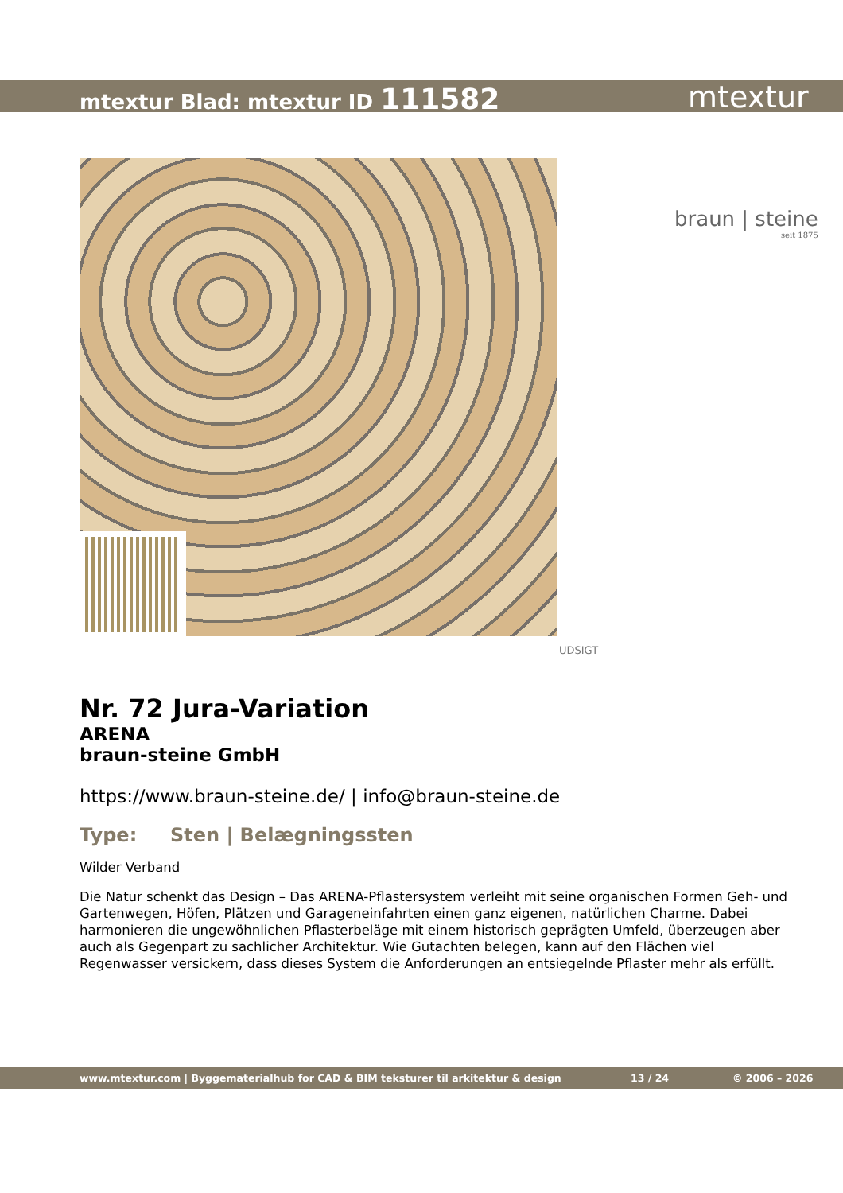mtextur Blad: mtextur ID 111582
mtextur
braun | steine
seit 1875
UDSIGT
Nr. 72 Jura-Variation
ARENA
braun-steine GmbH
https://www.braun-steine.de/ | info@braun-steine.de
Type: Sten | Belægningssten
Wilder Verband
Die Natur schenkt das Design – Das ARENA-Pflastersystem verleiht mit seine organischen Formen Geh- und Gartenwegen, Höfen, Plätzen und Garageneinfahrten einen ganz eigenen, natürlichen Charme. Dabei harmonieren die ungewöhnlichen Pflasterbeläge mit einem historisch geprägten Umfeld, überzeugen aber auch als Gegenpart zu sachlicher Architektur. Wie Gutachten belegen, kann auf den Flächen viel Regenwasser versickern, dass dieses System die Anforderungen an entsiegelnde Pflaster mehr als erfüllt.
www.mtextur.com | Byggematerialhub for CAD & BIM teksturer til arkitektur & design 13 / 24 © 2006 – 2026